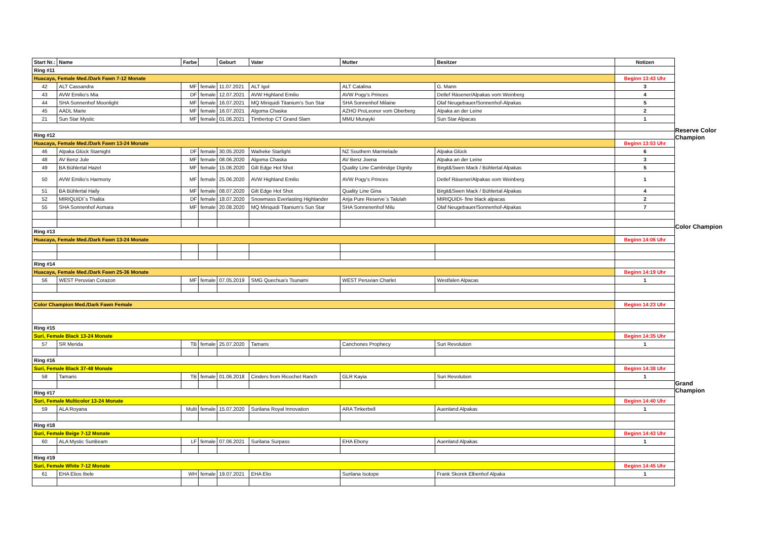| Start Nr.: | Name | Farbe | | Geburt | Vater | Mutter | Besitzer | Notizen |
| --- | --- | --- | --- | --- | --- | --- | --- | --- |
| Ring #11 | | | | | | | | |
| Huacaya, Female Med./Dark Fawn 7-12 Monate | | | | | | | | Beginn 13:43 Uhr |
| 42 | ALT Cassandra | MF | female | 11.07.2021 | ALT Igol | ALT Catalina | G. Mann | 3 |
| 43 | AVW Emilio's Mia | DF | female | 12.07.2021 | AVW Highland Emilio | AVW Pogy's Princes | Detlef Räsener/Alpakas vom Weinberg | 4 |
| 44 | SHA Sonnenhof Moonlight | MF | female | 16.07.2021 | MQ Miriquidi Titanium's Sun Star | SHA Sonnenhof Milaine | Olaf Neugebauer/Sonnenhof-Alpakas | 5 |
| 45 | AADL Marie | MF | female | 16.07.2021 | Algoma Chaska | AZHO ProLeonor vom Oberberg | Alpaka an der Leine | 2 |
| 21 | Sun Star Mystic | MF | female | 01.06.2021 | Timbertop CT Grand Slam | MMU Munayki | Sun Star Alpacas | 1 |
| Ring #12 | | | | | | | | |
| Huacaya, Female Med./Dark Fawn 13-24 Monate | | | | | | | | Beginn 13:53 Uhr |
| 46 | Alpaka Glück Starnight | DF | female | 30.05.2020 | Waiheke Starlight | NZ Southern Marmelade | Alpaka Glück | 6 |
| 48 | AV Benz Jule | MF | female | 08.06.2020 | Algoma Chaska | AV Benz Joena | Alpaka an der Leine | 3 |
| 49 | BA Bühlertal Hazel | MF | female | 15.06.2020 | Gilt Edge Hot Shot | Quality Line Cambridge Dignity | Birgit&Swen Mack / Bühlertal Alpakas | 5 |
| 50 | AVW Emilio's Harmony | MF | female | 25.06.2020 | AVW Highland Emilio | AVW Pogy's Princes | Detlef Räsener/Alpakas vom Weinberg | 1 |
| 51 | BA Bühlertal Haily | MF | female | 08.07.2020 | Gilt Edge Hot Shot | Quality Line Gina | Birgit&Swen Mack / Bühlertal Alpakas | 4 |
| 52 | MIRIQUIDI`s Thalita | DF | female | 18.07.2020 | Snowmass Everlasting Highlander | Arija Pure Reserve`s Talulah | MIRIQUIDI- fine black alpacas | 2 |
| 55 | SHA Sonnenhof Asmara | MF | female | 20.08.2020 | MQ Miriquidi Titanium's Sun Star | SHA Sonnenenhof Milu | Olaf Neugebauer/Sonnenhof-Alpakas | 7 |
| Ring #13 | | | | | | | | |
| Huacaya, Female Med./Dark Fawn 13-24 Monate | | | | | | | | Beginn 14:06 Uhr |
| Ring #14 | | | | | | | | |
| Huacaya, Female Med./Dark Fawn 25-36 Monate | | | | | | | | Beginn 14:19 Uhr |
| 56 | WEST Peruvian Corazon | MF | female | 07.05.2019 | SMG Quechua's Tsunami | WEST Peruvian Charlet | Westfalen Alpacas | 1 |
| Color Champion Med./Dark Fawn Female | | | | | | | | Beginn 14:23 Uhr |
| Ring #15 | | | | | | | | |
| Suri, Female Black 13-24 Monate | | | | | | | | Beginn 14:35 Uhr |
| 57 | SR Merida | TB | female | 25.07.2020 | Tamaris | Canchones Prophecy | Suri Revolution | 1 |
| Ring #16 | | | | | | | | |
| Suri, Female Black 37-48 Monate | | | | | | | | Beginn 14:38 Uhr |
| 58 | Tamaris | TB | female | 01.06.2018 | Cinders from Ricochet Ranch | GLR Kayia | Suri Revolution | 1 |
| Ring #17 | | | | | | | | |
| Suri, Female Multicolor 13-24 Monate | | | | | | | | Beginn 14:40 Uhr |
| 59 | ALA Royana | Multi | female | 15.07.2020 | Surilana Royal Innovation | ARA Tinkerbell | Auenland Alpakas | 1 |
| Ring #18 | | | | | | | | |
| Suri, Female Beige 7-12 Monate | | | | | | | | Beginn 14:43 Uhr |
| 60 | ALA Mystic SunBeam | LF | female | 07.06.2021 | Surilana Surpass | EHA Ebony | Auenland Alpakas | 1 |
| Ring #19 | | | | | | | | |
| Suri, Female White 7-12 Monate | | | | | | | | Beginn 14:45 Uhr |
| 61 | EHA Elios Ibele | WH | female | 19.07.2021 | EHA Elio | Surilana Isotope | Frank Skorek Elbenhof Alpaka | 1 |
Reserve Color
Champion
Color Champion
Grand Champion